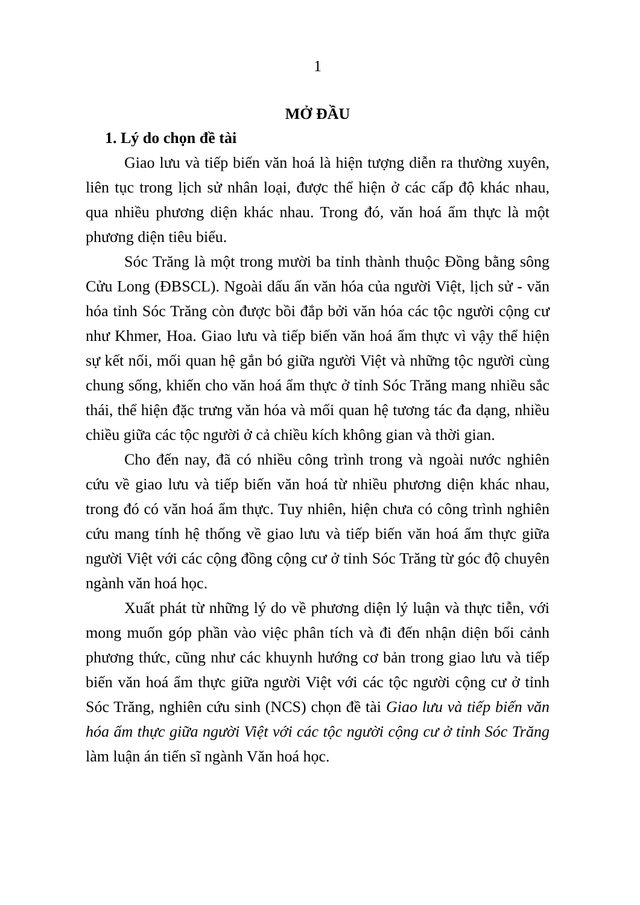1
MỞ ĐẦU
1. Lý do chọn đề tài
Giao lưu và tiếp biến văn hoá là hiện tượng diễn ra thường xuyên, liên tục trong lịch sử nhân loại, được thể hiện ở các cấp độ khác nhau, qua nhiều phương diện khác nhau. Trong đó, văn hoá ẩm thực là một phương diện tiêu biểu.
Sóc Trăng là một trong mười ba tỉnh thành thuộc Đồng bằng sông Cửu Long (ĐBSCL). Ngoài dấu ấn văn hóa của người Việt, lịch sử - văn hóa tỉnh Sóc Trăng còn được bồi đắp bởi văn hóa các tộc người cộng cư như Khmer, Hoa. Giao lưu và tiếp biến văn hoá ẩm thực vì vậy thể hiện sự kết nối, mối quan hệ gắn bó giữa người Việt và những tộc người cùng chung sống, khiến cho văn hoá ẩm thực ở tỉnh Sóc Trăng mang nhiều sắc thái, thể hiện đặc trưng văn hóa và mối quan hệ tương tác đa dạng, nhiều chiều giữa các tộc người ở cả chiều kích không gian và thời gian.
Cho đến nay, đã có nhiều công trình trong và ngoài nước nghiên cứu về giao lưu và tiếp biến văn hoá từ nhiều phương diện khác nhau, trong đó có văn hoá ẩm thực. Tuy nhiên, hiện chưa có công trình nghiên cứu mang tính hệ thống về giao lưu và tiếp biến văn hoá ẩm thực giữa người Việt với các cộng đồng cộng cư ở tỉnh Sóc Trăng từ góc độ chuyên ngành văn hoá học.
Xuất phát từ những lý do về phương diện lý luận và thực tiễn, với mong muốn góp phần vào việc phân tích và đi đến nhận diện bối cảnh phương thức, cũng như các khuynh hướng cơ bản trong giao lưu và tiếp biến văn hoá ẩm thực giữa người Việt với các tộc người cộng cư ở tỉnh Sóc Trăng, nghiên cứu sinh (NCS) chọn đề tài Giao lưu và tiếp biến văn hóa ẩm thực giữa người Việt với các tộc người cộng cư ở tỉnh Sóc Trăng làm luận án tiến sĩ ngành Văn hoá học.